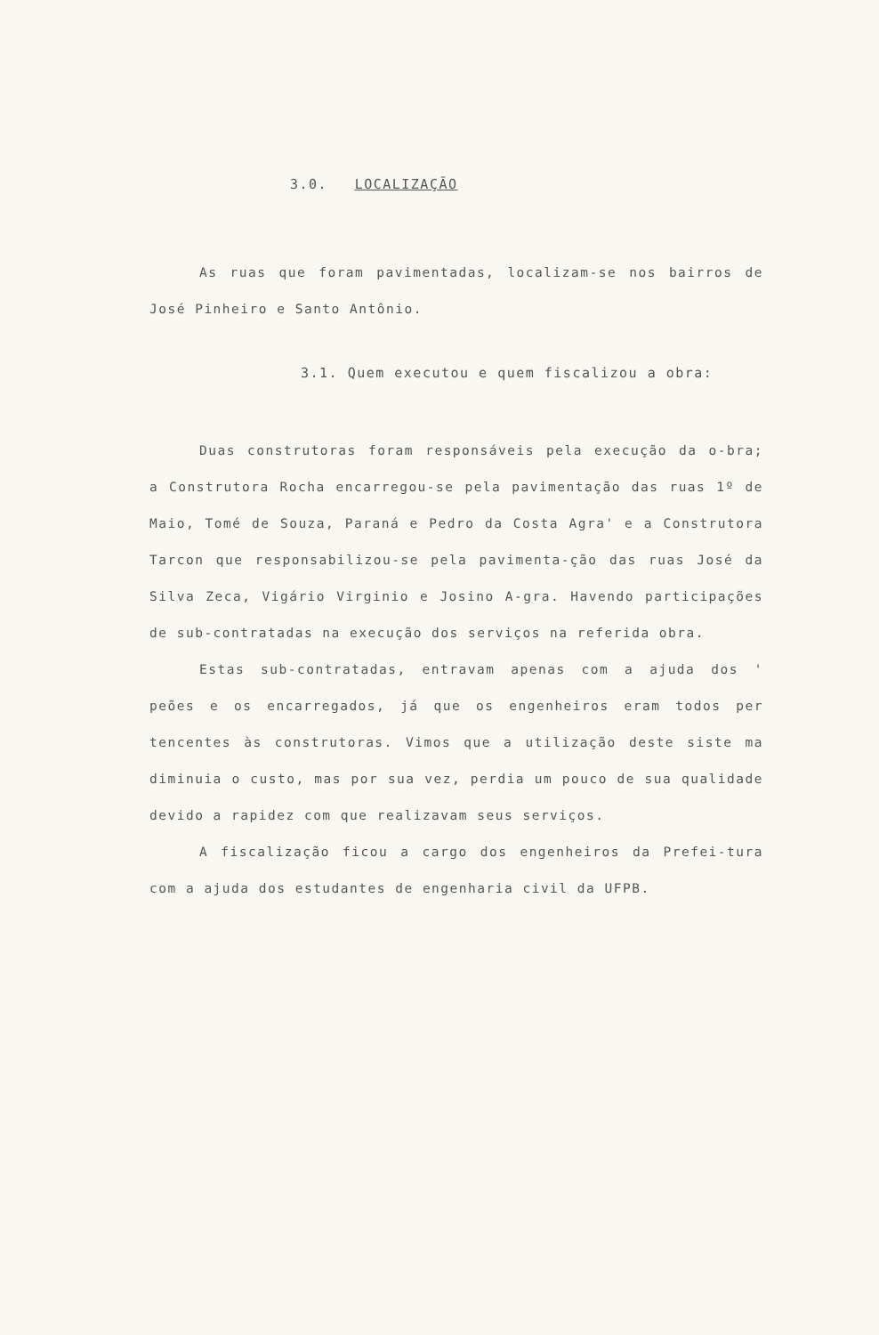3.0. LOCALIZAÇÃO
As ruas que foram pavimentadas, localizam-se nos bairros de José Pinheiro e Santo Antônio.
3.1. Quem executou e quem fiscalizou a obra:
Duas construtoras foram responsáveis pela execução da o-bra; a Construtora Rocha encarregou-se pela pavimentação das ruas 1º de Maio, Tomé de Souza, Paraná e Pedro da Costa Agra' e a Construtora Tarcon que responsabilizou-se pela pavimenta-ção das ruas José da Silva Zeca, Vigário Virginio e Josino A-gra. Havendo participações de sub-contratadas na execução dos serviços na referida obra.
Estas sub-contratadas, entravam apenas com a ajuda dos ' peões e os encarregados, já que os engenheiros eram todos per tencentes às construtoras. Vimos que a utilização deste siste ma diminuia o custo, mas por sua vez, perdia um pouco de sua qualidade devido a rapidez com que realizavam seus serviços.
A fiscalização ficou a cargo dos engenheiros da Prefei-tura com a ajuda dos estudantes de engenharia civil da UFPB.